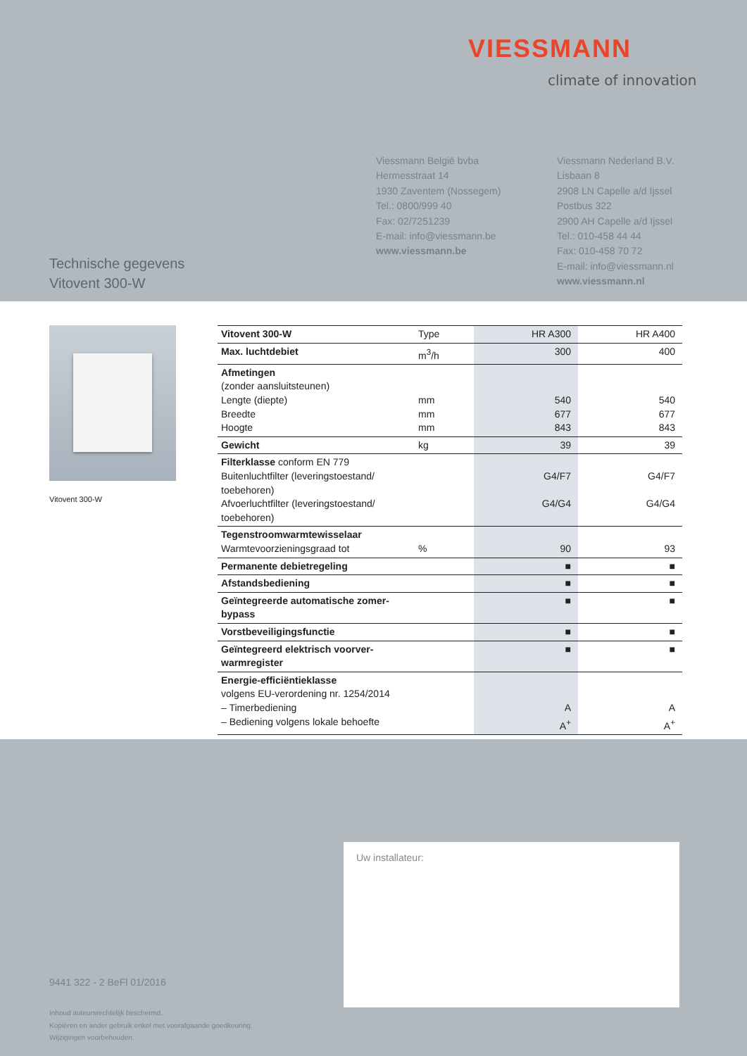VIESSMANN
climate of innovation
Viessmann België bvba
Hermesstraat 14
1930 Zaventem (Nossegem)
Tel.: 0800/999 40
Fax: 02/7251239
E-mail: info@viessmann.be
www.viessmann.be
Viessmann Nederland B.V.
Lisbaan 8
2908 LN Capelle a/d Ijssel
Postbus 322
2900 AH Capelle a/d Ijssel
Tel.: 010-458 44 44
Fax: 010-458 70 72
E-mail: info@viessmann.nl
www.viessmann.nl
Technische gegevens
Vitovent 300-W
Vitovent 300-W
| Vitovent 300-W | Type | HR A300 | HR A400 |
| Max. luchtdebiet | m<sup>3</sup>/h | 300 | 400 |
| Afmetingen (zonder aansluitsteunen) Lengte (diepte) Breedte Hoogte | mm mm mm | 540 677 843 | 540 677 843 |
| Gewicht | kg | 39 | 39 |
| Filterklasse conform EN 779 Buitenluchtfilter (leveringstoestand/ toebehoren) Afvoerluchtfilter (leveringstoestand/ toebehoren) | | G4/F7 G4/G4 | G4/F7 G4/G4 |
| Tegenstroomwarmtewisselaar Warmtevoorzieningsgraad tot | % | 90 | 93 |
| Permanente debietregeling | | ■ | ■ |
| Afstandsbediening | | ■ | ■ |
| Geïntegreerde automatische zomer-bypass | | ■ | ■ |
| Vorstbeveiligingsfunctie | | ■ | ■ |
| Geïntegreerd elektrisch voorver-warmregister | | ■ | ■ |
| Energie-efficiëntieklasse volgens EU-verordening nr. 1254/2014 – Timerbediening – Bediening volgens lokale behoefte | | A A<sup>+</sup> | A A<sup>+</sup> |
Uw installateur:
9441 322 - 2 BeFl 01/2016
Inhoud auteursrechtelijk beschermd.
Kopiëren en ander gebruik enkel met voorafgaande goedkeuring.
Wijzigingen voorbehouden.